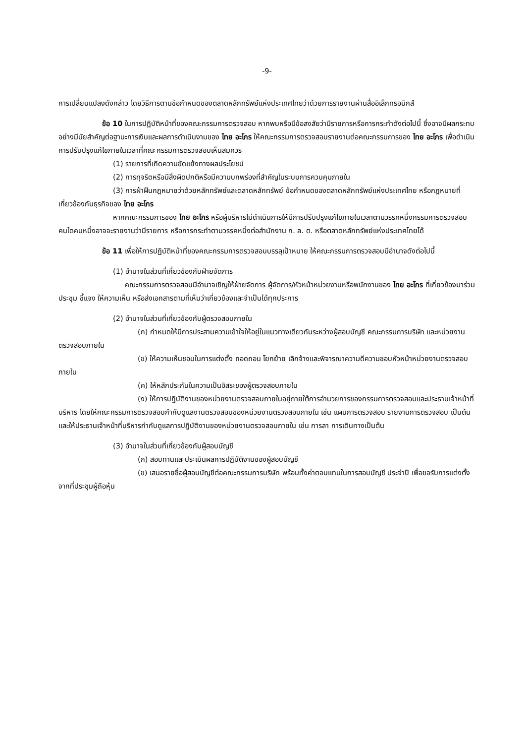-9-
การเปลี่ยนแปลงดังกล่าว โดยวิธีการตามข้อกำหนดของตลาดหลักทรัพย์แห่งประเทศไทยว่าด้วยการรายงานผ่านสื่ออิเล็กทรอนิกส์
ข้อ 10 ในการปฏิบัติหน้าที่ของคณะกรรมการตรวจสอบ หากพบหรือมีข้อสงสัยว่ามีรายการหรือการกระทำดังต่อไปนี้ ซึ่งอาจมีผลกระทบอย่างมีนัยสำคัญต่อฐานะการเงินและผลการดำเนินงานของ ไทย อะโกร ให้คณะกรรมการตรวจสอบรายงานต่อคณะกรรมการของ ไทย อะโกร เพื่อดำเนินการปรับปรุงแก้ไขภายในเวลาที่คณะกรรมการตรวจสอบเห็นสมควร
(1) รายการที่เกิดความขัดแย้งทางผลประโยชน์
(2) การทุจริตหรือมีสิ่งผิดปกติหรือมีความบกพร่องที่สำคัญในระบบการควบคุมภายใน
(3) การฝ่าฝืนกฎหมายว่าด้วยหลักทรัพย์และตลาดหลักทรัพย์ ข้อกำหนดของตลาดหลักทรัพย์แห่งประเทศไทย หรือกฎหมายที่เกี่ยวข้องกับธุรกิจของ ไทย อะโกร
หากคณะกรรมการของ ไทย อะโกร หรือผู้บริหารไม่ดำเนินการให้มีการปรับปรุงแก้ไขภายในเวลาตามวรรคหนึ่งกรรมการตรวจสอบคนใดคนหนึ่งอาจจะรายงานว่ามีรายการ หรือการกระทำตามวรรคหนึ่งต่อสำนักงาน ก. ล. ต. หรือตลาดหลักทรัพย์แห่งประเทศไทยได้
ข้อ 11 เพื่อให้การปฏิบัติหน้าที่ของคณะกรรมการตรวจสอบบรรลุเป้าหมาย ให้คณะกรรมการตรวจสอบมีอำนาจดังต่อไปนี้
(1) อำนาจในส่วนที่เกี่ยวข้องกับฝ่ายจัดการ
คณะกรรมการตรวจสอบมีอำนาจเชิญให้ฝ่ายจัดการ ผู้จัดการ/หัวหน้าหน่วยงานหรือพนักงานของ ไทย อะโกร ที่เกี่ยวข้องมาร่วมประชุม ชี้แจง ให้ความเห็น หรือส่งเอกสารตามที่เห็นว่าเกี่ยวข้องและจำเป็นได้ทุกประการ
(2) อำนาจในส่วนที่เกี่ยวข้องกับผู้ตรวจสอบภายใน
(ก) กำหนดให้มีการประสานความเข้าใจให้อยู่ในแนวทางเดียวกันระหว่างผู้สอบบัญชี คณะกรรมการบริษัท และหน่วยงานตรวจสอบภายใน
(ข) ให้ความเห็นชอบในการแต่งตั้ง ถอดถอน โยกย้าย เลิกจ้างและพิจารณาความดีความชอบหัวหน้าหน่วยงานตรวจสอบภายใน
(ค) ให้หลักประกันในความเป็นอิสระของผู้ตรวจสอบภายใน
(ง) ให้การปฏิบัติงานของหน่วยงานตรวจสอบภายในอยู่ภายใต้การอำนวยการของกรรมการตรวจสอบและประธานเจ้าหน้าที่บริหาร โดยให้คณะกรรมการตรวจสอบกำกับดูแลงานตรวจสอบของหน่วยงานตรวจสอบภายใน เช่น แผนการตรวจสอบ รายงานการตรวจสอบ เป็นต้น และให้ประธานเจ้าหน้าที่บริหารกำกับดูแลการปฏิบัติงานของหน่วยงานตรวจสอบภายใน เช่น การลา การเดินทางเป็นต้น
(3) อำนาจในส่วนที่เกี่ยวข้องกับผู้สอบบัญชี
(ก) สอบทานและประเมินผลการปฏิบัติงานของผู้สอบบัญชี
(ข) เสนอรายชื่อผู้สอบบัญชีต่อคณะกรรมการบริษัท พร้อมทั้งค่าตอบแทนในการสอบบัญชี ประจำปี เพื่อขอรับการแต่งตั้งจากที่ประชุมผู้ถือหุ้น